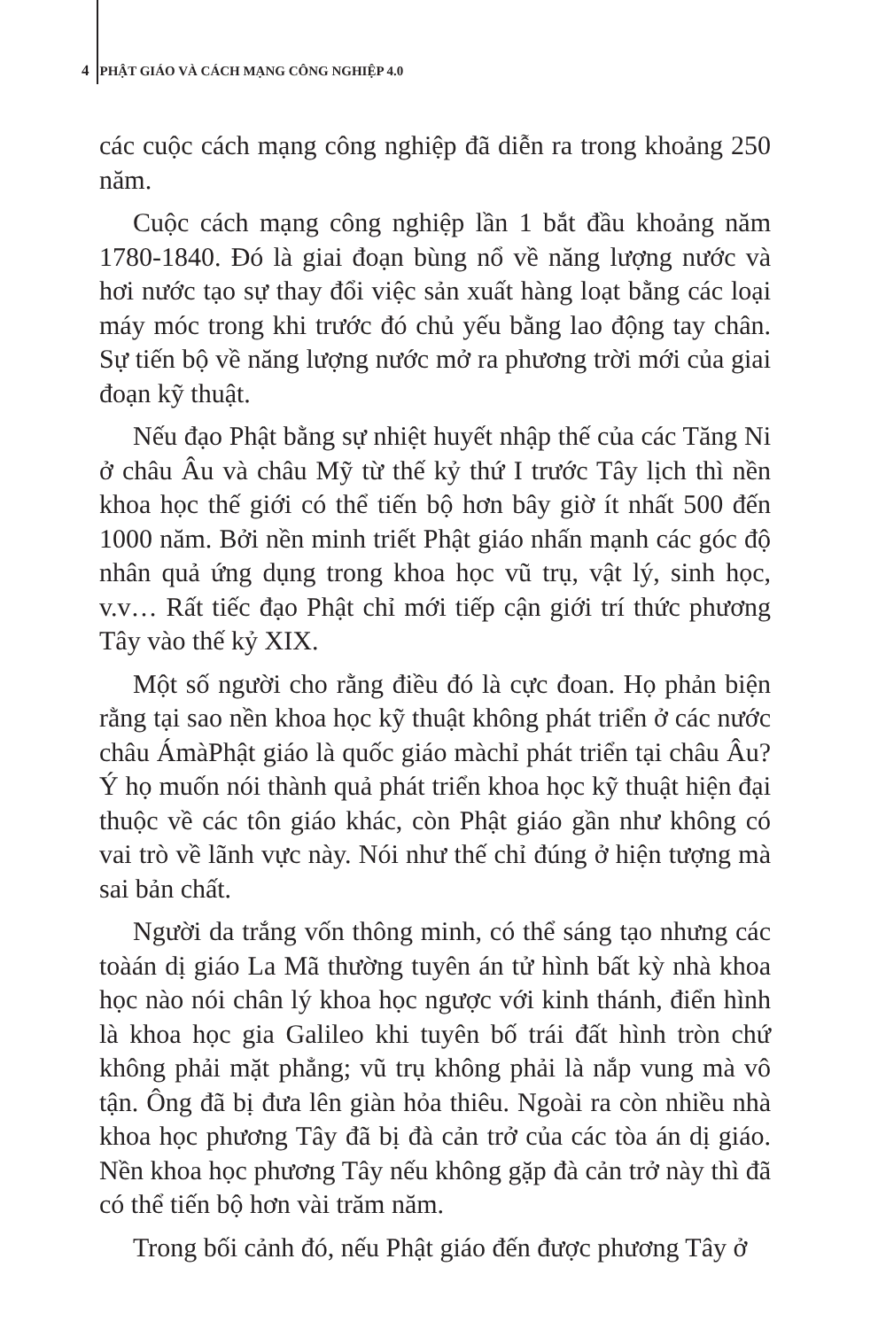4 PHẬT GIÁO VÀ CÁCH MẠNG CÔNG NGHIỆP 4.0
các cuộc cách mạng công nghiệp đã diễn ra trong khoảng 250 năm.
Cuộc cách mạng công nghiệp lần 1 bắt đầu khoảng năm 1780-1840. Đó là giai đoạn bùng nổ về năng lượng nước và hơi nước tạo sự thay đổi việc sản xuất hàng loạt bằng các loại máy móc trong khi trước đó chủ yếu bằng lao động tay chân. Sự tiến bộ về năng lượng nước mở ra phương trời mới của giai đoạn kỹ thuật.
Nếu đạo Phật bằng sự nhiệt huyết nhập thế của các Tăng Ni ở châu Âu và châu Mỹ từ thế kỷ thứ I trước Tây lịch thì nền khoa học thế giới có thể tiến bộ hơn bây giờ ít nhất 500 đến 1000 năm. Bởi nền minh triết Phật giáo nhấn mạnh các góc độ nhân quả ứng dụng trong khoa học vũ trụ, vật lý, sinh học, v.v… Rất tiếc đạo Phật chỉ mới tiếp cận giới trí thức phương Tây vào thế kỷ XIX.
Một số người cho rằng điều đó là cực đoan. Họ phản biện rằng tại sao nền khoa học kỹ thuật không phát triển ở các nước châu ÁmàPhật giáo là quốc giáo màchỉ phát triển tại châu Âu? Ý họ muốn nói thành quả phát triển khoa học kỹ thuật hiện đại thuộc về các tôn giáo khác, còn Phật giáo gần như không có vai trò về lãnh vực này. Nói như thế chỉ đúng ở hiện tượng mà sai bản chất.
Người da trắng vốn thông minh, có thể sáng tạo nhưng các toàán dị giáo La Mã thường tuyên án tử hình bất kỳ nhà khoa học nào nói chân lý khoa học ngược với kinh thánh, điển hình là khoa học gia Galileo khi tuyên bố trái đất hình tròn chứ không phải mặt phẳng; vũ trụ không phải là nắp vung mà vô tận. Ông đã bị đưa lên giàn hỏa thiêu. Ngoài ra còn nhiều nhà khoa học phương Tây đã bị đà cản trở của các tòa án dị giáo. Nền khoa học phương Tây nếu không gặp đà cản trở này thì đã có thể tiến bộ hơn vài trăm năm.
Trong bối cảnh đó, nếu Phật giáo đến được phương Tây ở